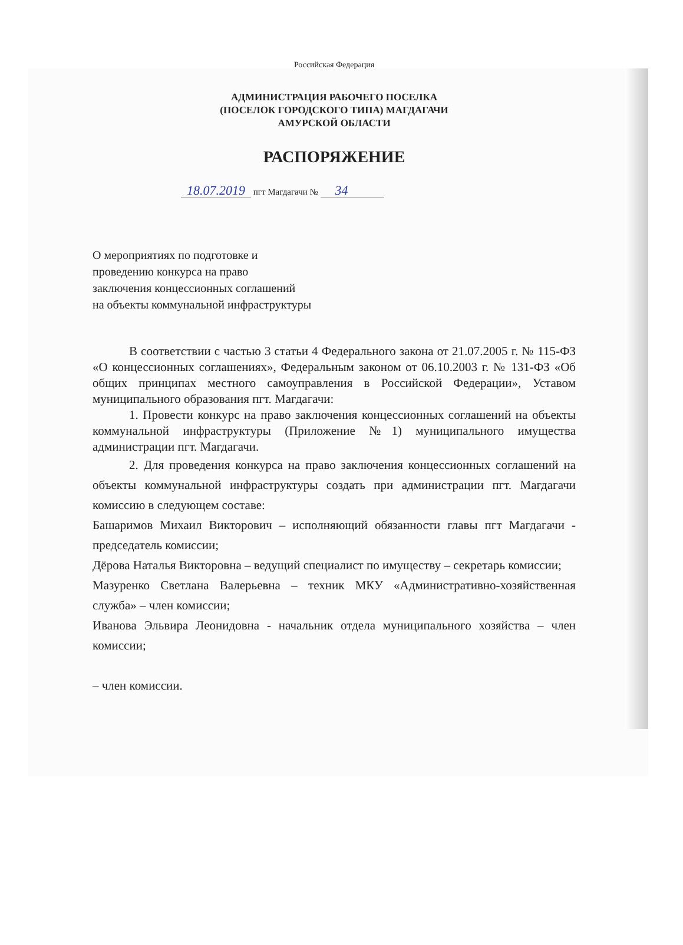Российская Федерация
АДМИНИСТРАЦИЯ РАБОЧЕГО ПОСЕЛКА
(ПОСЕЛОК ГОРОДСКОГО ТИПА) МАГДАГАЧИ
АМУРСКОЙ ОБЛАСТИ
РАСПОРЯЖЕНИЕ
18.07.2019 пгт Магдагачи № 34
О мероприятиях по подготовке и
проведению конкурса на право
заключения концессионных соглашений
на объекты коммунальной инфраструктуры
В соответствии с частью 3 статьи 4 Федерального закона от 21.07.2005 г. № 115-ФЗ «О концессионных соглашениях», Федеральным законом от 06.10.2003 г. № 131-ФЗ «Об общих принципах местного самоуправления в Российской Федерации», Уставом муниципального образования пгт. Магдагачи:
1. Провести конкурс на право заключения концессионных соглашений на объекты коммунальной инфраструктуры (Приложение №1) муниципального имущества администрации пгт. Магдагачи.
2. Для проведения конкурса на право заключения концессионных соглашений на объекты коммунальной инфраструктуры создать при администрации пгт. Магдагачи комиссию в следующем составе:
Башаримов Михаил Викторович – исполняющий обязанности главы пгт Магдагачи - председатель комиссии;
Дёрова Наталья Викторовна – ведущий специалист по имуществу – секретарь комиссии;
Мазуренко Светлана Валерьевна – техник МКУ «Административно-хозяйственная служба» – член комиссии;
Иванова Эльвира Леонидовна - начальник отдела муниципального хозяйства – член комиссии;
– член комиссии.